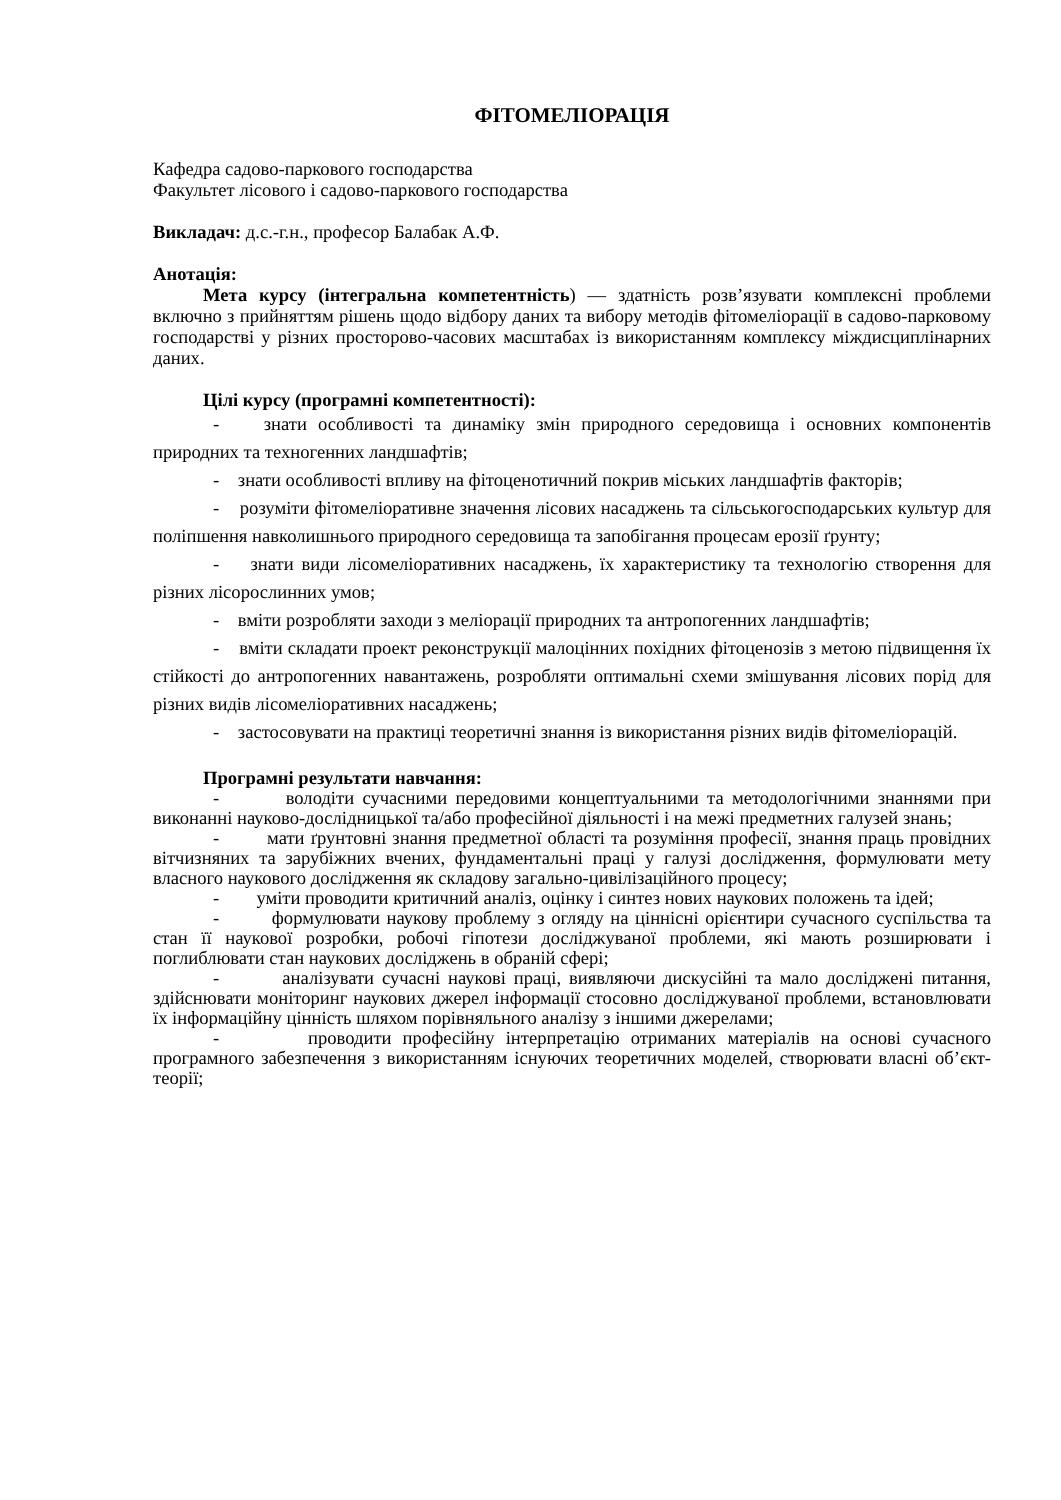ФІТОМЕЛІОРАЦІЯ
Кафедра садово-паркового господарства
Факультет лісового і садово-паркового господарства
Викладач: д.с.-г.н., професор Балабак А.Ф.
Анотація:
Мета курсу (інтегральна компетентність) — здатність розв’язувати комплексні проблеми включно з прийняттям рішень щодо відбору даних та вибору методів фітомеліорації в садово-парковому господарстві у різних просторово-часових масштабах із використанням комплексу міждисциплінарних даних.
Цілі курсу (програмні компетентності):
- знати особливості та динаміку змін природного середовища і основних компонентів природних та техногенних ландшафтів;
- знати особливості впливу на фітоценотичний покрив міських ландшафтів факторів;
- розуміти фітомеліоративне значення лісових насаджень та сільськогосподарських культур для поліпшення навколишнього природного середовища та запобігання процесам ерозії ґрунту;
- знати види лісомеліоративних насаджень, їх характеристику та технологію створення для різних лісорослинних умов;
- вміти розробляти заходи з меліорації природних та антропогенних ландшафтів;
- вміти складати проект реконструкції малоцінних похідних фітоценозів з метою підвищення їх стійкості до антропогенних навантажень, розробляти оптимальні схеми змішування лісових порід для різних видів лісомеліоративних насаджень;
- застосовувати на практиці теоретичні знання із використання різних видів фітомеліорацій.
Програмні результати навчання:
- володіти сучасними передовими концептуальними та методологічними знаннями при виконанні науково-дослідницької та/або професійної діяльності і на межі предметних галузей знань;
- мати ґрунтовні знання предметної області та розуміння професії, знання праць провідних вітчизняних та зарубіжних вчених, фундаментальні праці у галузі дослідження, формулювати мету власного наукового дослідження як складову загально-цивілізаційного процесу;
- уміти проводити критичний аналіз, оцінку і синтез нових наукових положень та ідей;
- формулювати наукову проблему з огляду на ціннісні орієнтири сучасного суспільства та стан її наукової розробки, робочі гіпотези досліджуваної проблеми, які мають розширювати і поглиблювати стан наукових досліджень в обраній сфері;
- аналізувати сучасні наукові праці, виявляючи дискусійні та мало досліджені питання, здійснювати моніторинг наукових джерел інформації стосовно досліджуваної проблеми, встановлювати їх інформаційну цінність шляхом порівняльного аналізу з іншими джерелами;
- проводити професійну інтерпретацію отриманих матеріалів на основі сучасного програмного забезпечення з використанням існуючих теоретичних моделей, створювати власні об’єкт-теорії;